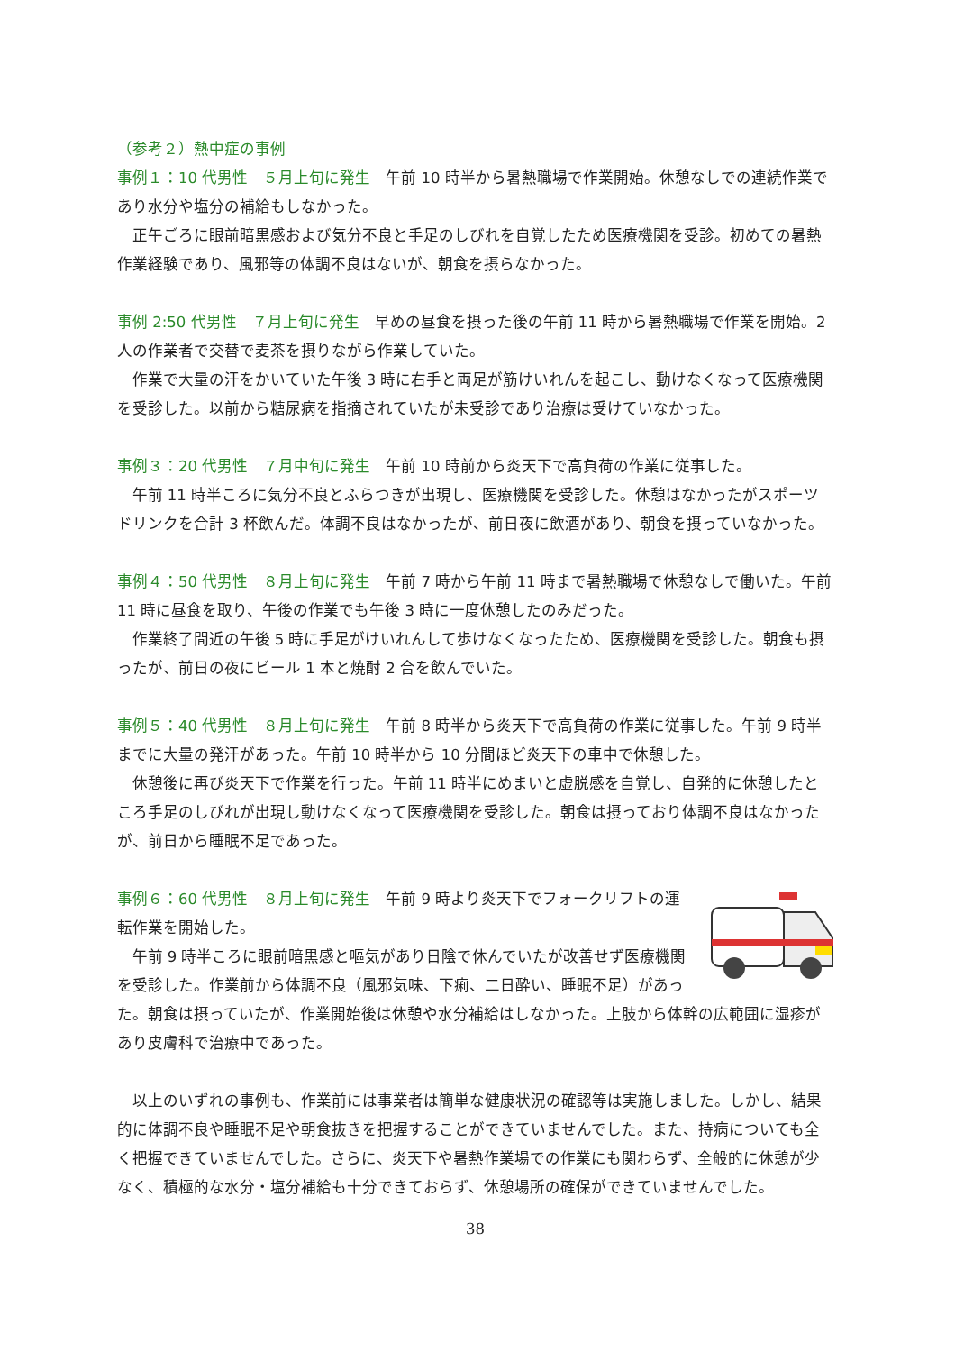（参考２）熱中症の事例
事例１：10 代男性　５月上旬に発生　午前 10 時半から暑熱職場で作業開始。休憩なしでの連続作業であり水分や塩分の補給もしなかった。
正午ごろに眼前暗黒感および気分不良と手足のしびれを自覚したため医療機関を受診。初めての暑熱作業経験であり、風邪等の体調不良はないが、朝食を摂らなかった。
事例 2:50 代男性　７月上旬に発生　早めの昼食を摂った後の午前 11 時から暑熱職場で作業を開始。2 人の作業者で交替で麦茶を摂りながら作業していた。
作業で大量の汗をかいていた午後 3 時に右手と両足が筋けいれんを起こし、動けなくなって医療機関を受診した。以前から糖尿病を指摘されていたが未受診であり治療は受けていなかった。
事例３：20 代男性　７月中旬に発生　午前 10 時前から炎天下で高負荷の作業に従事した。
午前 11 時半ころに気分不良とふらつきが出現し、医療機関を受診した。休憩はなかったがスポーツドリンクを合計 3 杯飲んだ。体調不良はなかったが、前日夜に飲酒があり、朝食を摂っていなかった。
事例４：50 代男性　８月上旬に発生　午前 7 時から午前 11 時まで暑熱職場で休憩なしで働いた。午前 11 時に昼食を取り、午後の作業でも午後 3 時に一度休憩したのみだった。
作業終了間近の午後 5 時に手足がけいれんして歩けなくなったため、医療機関を受診した。朝食も摂ったが、前日の夜にビール 1 本と焼酎 2 合を飲んでいた。
事例５：40 代男性　８月上旬に発生　午前 8 時半から炎天下で高負荷の作業に従事した。午前 9 時半までに大量の発汗があった。午前 10 時半から 10 分間ほど炎天下の車中で休憩した。
休憩後に再び炎天下で作業を行った。午前 11 時半にめまいと虚脱感を自覚し、自発的に休憩したところ手足のしびれが出現し動けなくなって医療機関を受診した。朝食は摂っており体調不良はなかったが、前日から睡眠不足であった。
事例６：60 代男性　８月上旬に発生　午前 9 時より炎天下でフォークリフトの運転作業を開始した。
午前 9 時半ころに眼前暗黒感と嘔気があり日陰で休んでいたが改善せず医療機関を受診した。作業前から体調不良（風邪気味、下痢、二日酔い、睡眠不足）があった。朝食は摂っていたが、作業開始後は休憩や水分補給はしなかった。上肢から体幹の広範囲に湿疹があり皮膚科で治療中であった。
以上のいずれの事例も、作業前には事業者は簡単な健康状況の確認等は実施しました。しかし、結果的に体調不良や睡眠不足や朝食抜きを把握することができていませんでした。また、持病についても全く把握できていませんでした。さらに、炎天下や暑熱作業場での作業にも関わらず、全般的に休憩が少なく、積極的な水分・塩分補給も十分できておらず、休憩場所の確保ができていませんでした。
38